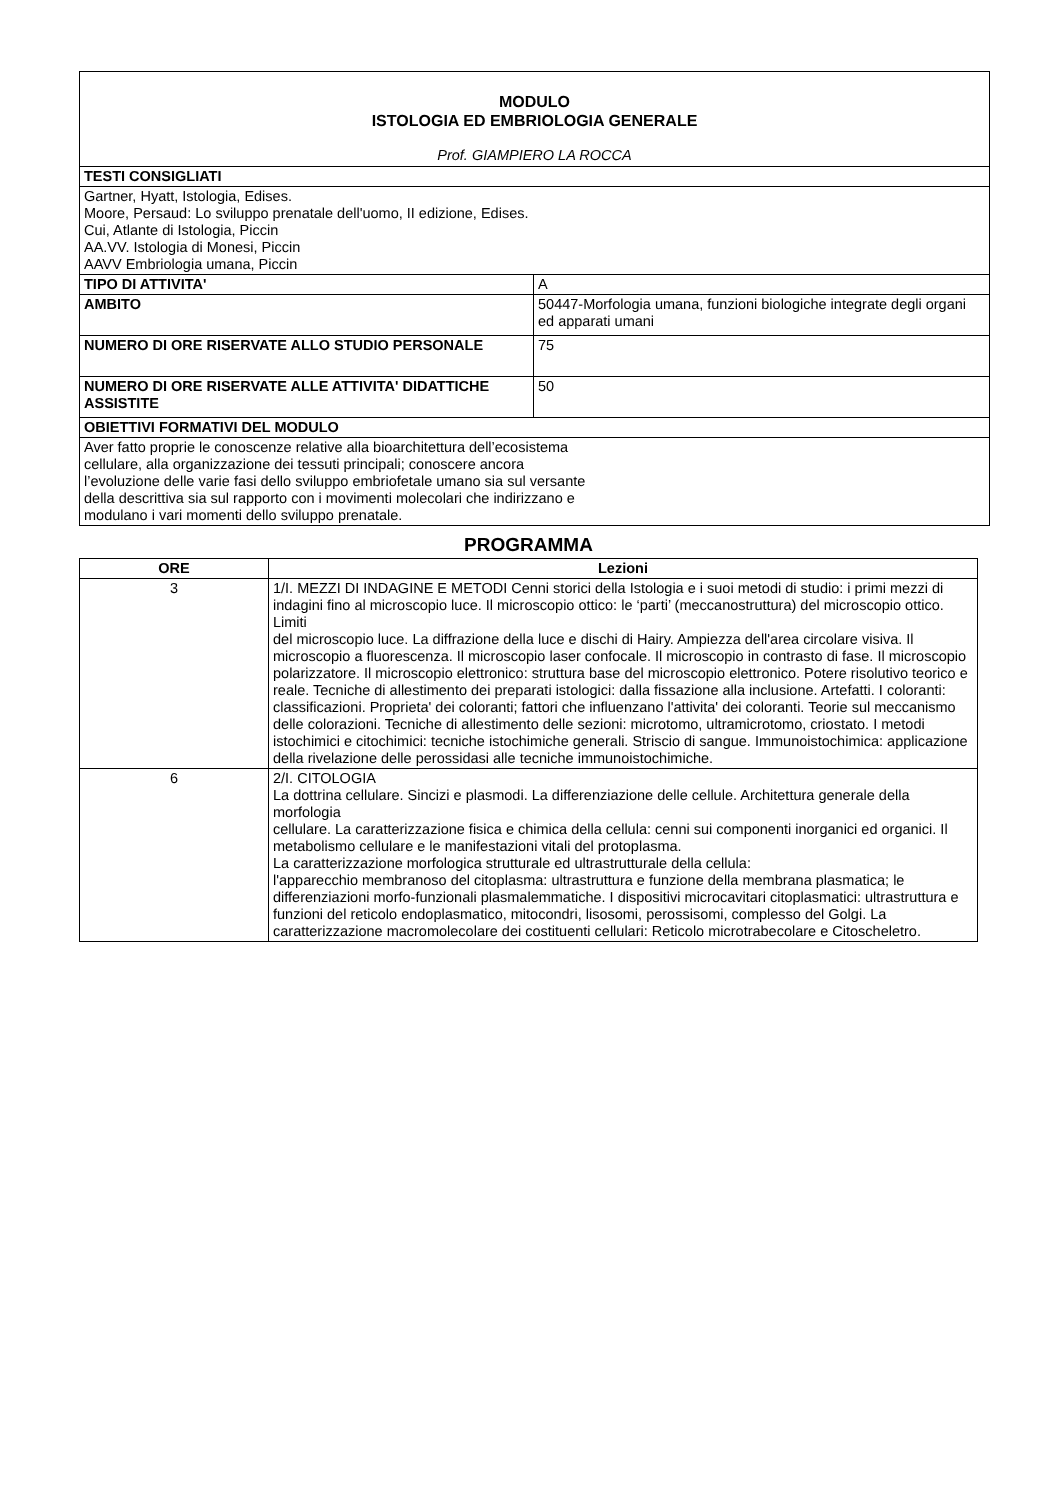| MODULO ISTOLOGIA ED EMBRIOLOGIA GENERALE Prof. GIAMPIERO LA ROCCA | |
| TESTI CONSIGLIATI | |
| Gartner, Hyatt, Istologia, Edises. Moore, Persaud: Lo sviluppo prenatale dell'uomo, II edizione, Edises. Cui, Atlante di Istologia, Piccin AA.VV. Istologia di Monesi, Piccin AAVV Embriologia umana, Piccin | |
| TIPO DI ATTIVITA' | A |
| AMBITO | 50447-Morfologia umana, funzioni biologiche integrate degli organi ed apparati umani |
| NUMERO DI ORE RISERVATE ALLO STUDIO PERSONALE | 75 |
| NUMERO DI ORE RISERVATE ALLE ATTIVITA' DIDATTICHE ASSISTITE | 50 |
| OBIETTIVI FORMATIVI DEL MODULO | |
| Aver fatto proprie le conoscenze relative alla bioarchitettura dell’ecosistema cellulare, alla organizzazione dei tessuti principali; conoscere ancora l’evoluzione delle varie fasi dello sviluppo embriofetale umano sia sul versante della descrittiva sia sul rapporto con i movimenti molecolari che indirizzano e modulano i vari momenti dello sviluppo prenatale. | |
PROGRAMMA
| ORE | Lezioni |
| --- | --- |
| 3 | 1/I. MEZZI DI INDAGINE E METODI Cenni storici della Istologia e i suoi metodi di studio: i primi mezzi di indagini fino al microscopio luce. Il microscopio ottico: le ‘parti’ (meccanostruttura) del microscopio ottico. Limiti del microscopio luce. La diffrazione della luce e dischi di Hairy. Ampiezza dell'area circolare visiva. Il microscopio a fluorescenza. Il microscopio laser confocale. Il microscopio in contrasto di fase. Il microscopio polarizzatore. Il microscopio elettronico: struttura base del microscopio elettronico. Potere risolutivo teorico e reale. Tecniche di allestimento dei preparati istologici: dalla fissazione alla inclusione. Artefatti. I coloranti: classificazioni. Proprieta' dei coloranti; fattori che influenzano l'attivita' dei coloranti. Teorie sul meccanismo delle colorazioni. Tecniche di allestimento delle sezioni: microtomo, ultramicrotomo, criostato. I metodi istochimici e citochimici: tecniche istochimiche generali. Striscio di sangue. Immunoistochimica: applicazione della rivelazione delle perossidasi alle tecniche immunoistochimiche. |
| 6 | 2/I. CITOLOGIA La dottrina cellulare. Sincizi e plasmodi. La differenziazione delle cellule. Architettura generale della morfologia cellulare. La caratterizzazione fisica e chimica della cellula: cenni sui componenti inorganici ed organici. Il metabolismo cellulare e le manifestazioni vitali del protoplasma. La caratterizzazione morfologica strutturale ed ultrastrutturale della cellula: l'apparecchio membranoso del citoplasma: ultrastruttura e funzione della membrana plasmatica; le differenziazioni morfo-funzionali plasmalemmatiche. I dispositivi microcavitari citoplasmatici: ultrastruttura e funzioni del reticolo endoplasmatico, mitocondri, lisosomi, perossisomi, complesso del Golgi. La caratterizzazione macromolecolare dei costituenti cellulari: Reticolo microtrabecolare e Citoscheletro. |